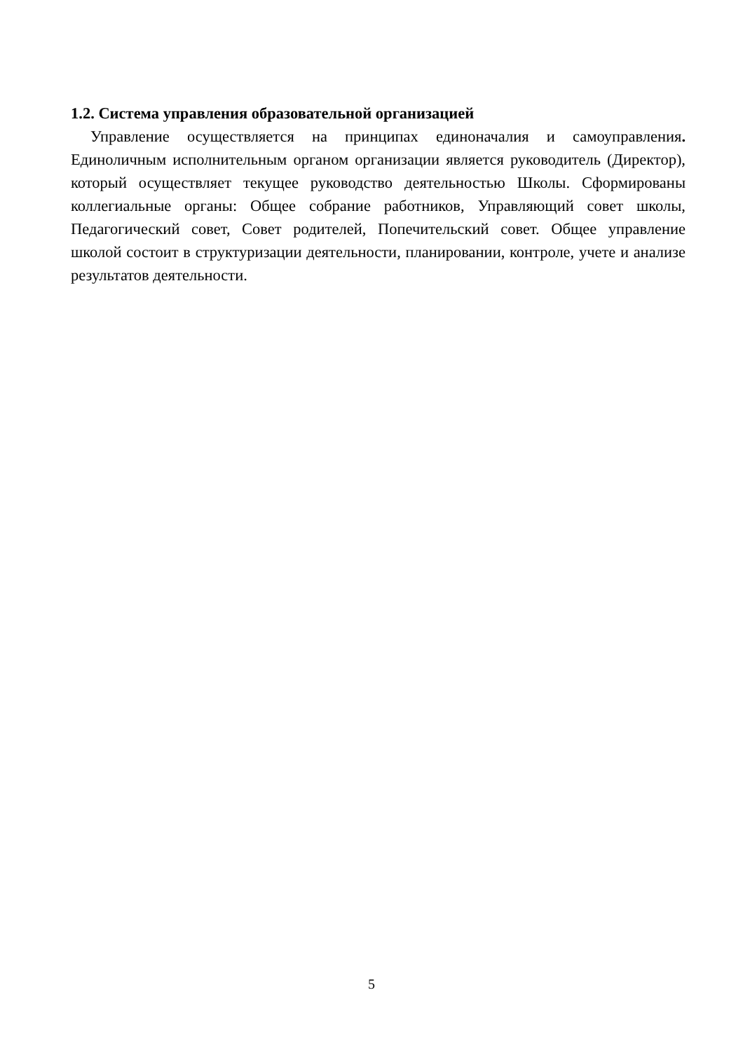1.2. Система управления образовательной организацией
Управление осуществляется на принципах единоначалия и самоуправления. Единоличным исполнительным органом организации является руководитель (Директор), который осуществляет текущее руководство деятельностью Школы. Сформированы коллегиальные органы: Общее собрание работников, Управляющий совет школы, Педагогический совет, Совет родителей, Попечительский совет. Общее управление школой состоит в структуризации деятельности, планировании, контроле, учете и анализе результатов деятельности.
5